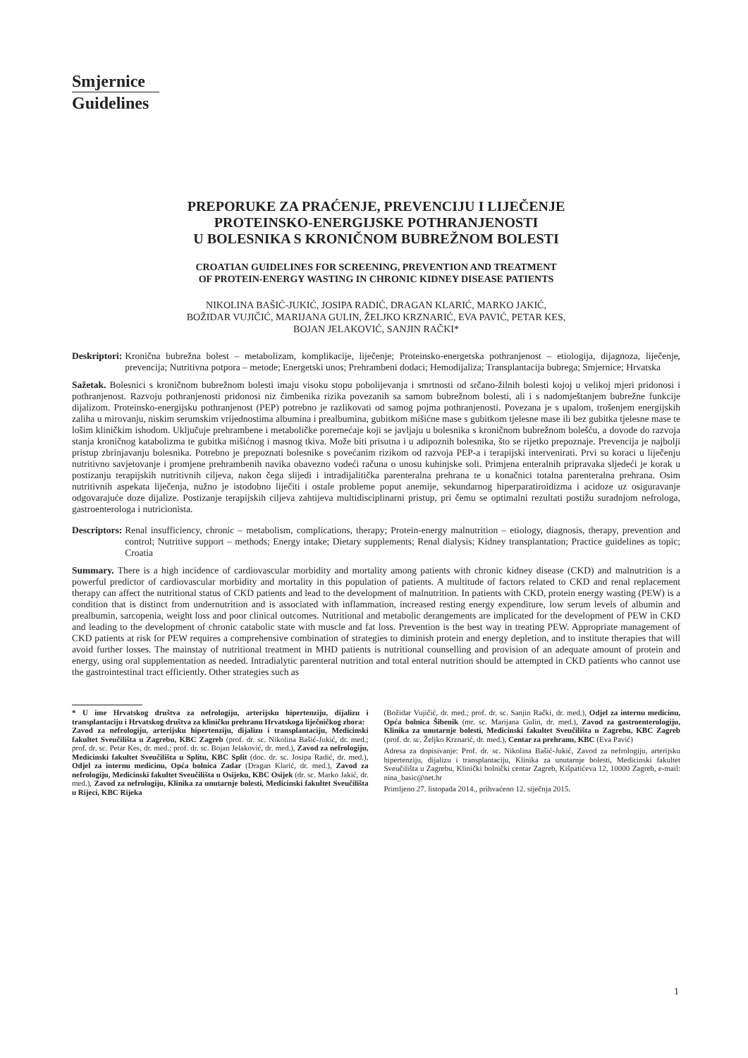Smjernice
Guidelines
PREPORUKE ZA PRAĆENJE, PREVENCIJU I LIJEČENJE
PROTEINSKO-ENERGIJSKE POTHRANJENOSTI
U BOLESNIKA S KRONIČNOM BUBREŽNOM BOLESTI
CROATIAN GUIDELINES FOR SCREENING, PREVENTION AND TREATMENT
OF PROTEIN-ENERGY WASTING IN CHRONIC KIDNEY DISEASE PATIENTS
NIKOLINA BAŠIĆ-JUKIĆ, JOSIPA RADIĆ, DRAGAN KLARIĆ, MARKO JAKIĆ,
BOŽIDAR VUJIČIĆ, MARIJANA GULIN, ŽELJKO KRZNARIĆ, EVA PAVIĆ, PETAR KES,
BOJAN JELAKOVIĆ, SANJIN RAČKI*
Deskriptori: Kronična bubrežna bolest – metabolizam, komplikacije, liječenje; Proteinsko-energetska pothranjenost – etiologija, dijagnoza, liječenje, prevencija; Nutritivna potpora – metode; Energetski unos; Prehrambeni dodaci; Hemodijaliza; Transplantacija bubrega; Smjernice; Hrvatska
Sažetak. Bolesnici s kroničnom bubrežnom bolesti imaju visoku stopu pobolijevanja i smrtnosti od srčano-žilnih bolesti kojoj u velikoj mjeri pridonosi i pothranjenost. Razvoju pothranjenosti pridonosi niz čimbenika rizika povezanih sa samom bubrežnom bolesti, ali i s nadomještanjem bubrežne funkcije dijalizom. Proteinsko-energijsku pothranjenost (PEP) potrebno je razlikovati od samog pojma pothranjenosti. Povezana je s upalom, trošenjem energijskih zaliha u mirovanju, niskim serumskim vrijednostima albumina i prealbumina, gubitkom mišićne mase s gubitkom tjelesne mase ili bez gubitka tjelesne mase te lošim kliničkim ishodom. Uključuje prehrambene i metaboličke poremećaje koji se javljaju u bolesnika s kroničnom bubrežnom bolešću, a dovode do razvoja stanja kroničnog katabolizma te gubitka mišićnog i masnog tkiva. Može biti prisutna i u adipoznih bolesnika, što se rijetko prepoznaje. Prevencija je najbolji pristup zbrinjavanju bolesnika. Potrebno je prepoznati bolesnike s povećanim rizikom od razvoja PEP-a i terapijski intervenirati. Prvi su koraci u liječenju nutritivno savjetovanje i promjene prehrambenih navika obavezno vodeći računa o unosu kuhinjske soli. Primjena enteralnih pripravaka sljedeći je korak u postizanju terapijskih nutritivnih ciljeva, nakon čega slijedi i intradijalitička parenteralna prehrana te u konačnici totalna parenteralna prehrana. Osim nutritivnih aspekata liječenja, nužno je istodobno liječiti i ostale probleme poput anemije, sekundarnog hiperparatiroidizma i acidoze uz osiguravanje odgovarajuće doze dijalize. Postizanje terapijskih ciljeva zahtijeva multidisciplinarni pristup, pri čemu se optimalni rezultati postižu suradnjom nefrologa, gastroenterologa i nutricionista.
Descriptors: Renal insufficiency, chronic – metabolism, complications, therapy; Protein-energy malnutrition – etiology, diagnosis, therapy, prevention and control; Nutritive support – methods; Energy intake; Dietary supplements; Renal dialysis; Kidney transplantation; Practice guidelines as topic; Croatia
Summary. There is a high incidence of cardiovascular morbidity and mortality among patients with chronic kidney disease (CKD) and malnutrition is a powerful predictor of cardiovascular morbidity and mortality in this population of patients. A multitude of factors related to CKD and renal replacement therapy can affect the nutritional status of CKD patients and lead to the development of malnutrition. In patients with CKD, protein energy wasting (PEW) is a condition that is distinct from undernutrition and is associated with inflammation, increased resting energy expenditure, low serum levels of albumin and prealbumin, sarcopenia, weight loss and poor clinical outcomes. Nutritional and metabolic derangements are implicated for the development of PEW in CKD and leading to the development of chronic catabolic state with muscle and fat loss. Prevention is the best way in treating PEW. Appropriate management of CKD patients at risk for PEW requires a comprehensive combination of strategies to diminish protein and energy depletion, and to institute therapies that will avoid further losses. The mainstay of nutritional treatment in MHD patients is nutritional counselling and provision of an adequate amount of protein and energy, using oral supplementation as needed. Intradialytic parenteral nutrition and total enteral nutrition should be attempted in CKD patients who cannot use the gastrointestinal tract efficiently. Other strategies such as
* U ime Hrvatskog društva za nefrologiju, arterijsku hipertenziju, dijalizu i transplantaciju i Hrvatskog društva za kliničku prehranu Hrvatskoga liječničkog zbora:
Zavod za nefrologiju, arterijsku hipertenziju, dijalizu i transplantaciju, Medicinski fakultet Sveučilišta u Zagrebu, KBC Zagreb (prof. dr. sc. Nikolina Bašić-Jukić, dr. med.; prof. dr. sc. Petar Kes, dr. med.; prof. dr. sc. Bojan Jelaković, dr. med.), Zavod za nefrologiju, Medicinski fakultet Sveučilišta u Splitu, KBC Split (doc. dr. sc. Josipa Radić, dr. med.), Odjel za internu medicinu, Opća bolnica Zadar (Dragan Klarić, dr. med.), Zavod za nefrologiju, Medicinski fakultet Sveučilišta u Osijeku, KBC Osijek (dr. sc. Marko Jakić, dr. med.), Zavod za nefrologiju, Klinika za unutarnje bolesti, Medicinski fakultet Sveučilišta u Rijeci, KBC Rijeka
(Božidar Vujičić, dr. med.; prof. dr. sc. Sanjin Rački, dr. med.), Odjel za internu medicinu, Opća bolnica Šibenik (mr. sc. Marijana Gulin, dr. med.), Zavod za gastroenterologiju, Klinika za unutarnje bolesti, Medicinski fakultet Sveučilišta u Zagrebu, KBC Zagreb (prof. dr. sc. Željko Krznarić, dr. med.), Centar za prehranu, KBC (Eva Pavić)
Adresa za dopisivanje: Prof. dr. sc. Nikolina Bašić-Jukić, Zavod za nefrologiju, arterijsku hipertenziju, dijalizu i transplantaciju, Klinika za unutarnje bolesti, Medicinski fakultet Sveučilišta u Zagrebu, Klinički bolnički centar Zagreb, Kišpatićeva 12, 10000 Zagreb, e-mail: nina_basic@net.hr
Primljeno 27. listopada 2014., prihvaćeno 12. siječnja 2015.
1